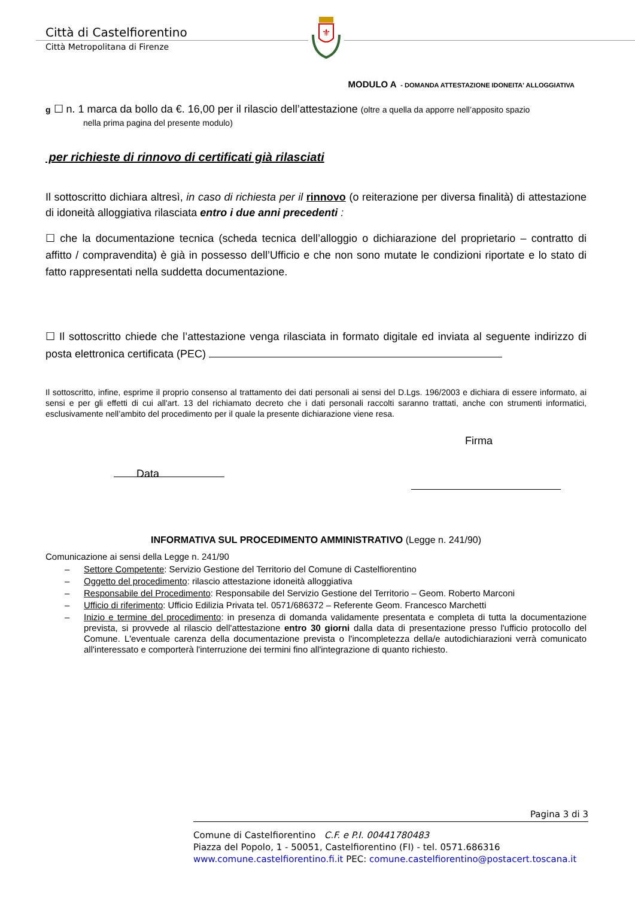Città di Castelfiorentino
Città Metropolitana di Firenze
⚜
MODULO A - DOMANDA ATTESTAZIONE IDONEITA' ALLOGGIATIVA
g ☐ n. 1 marca da bollo da €. 16,00 per il rilascio dell’attestazione (oltre a quella da apporre nell’apposito spazio
nella prima pagina del presente modulo)
per richieste di rinnovo di certificati già rilasciati
Il sottoscritto dichiara altresì, in caso di richiesta per il rinnovo (o reiterazione per diversa finalità) di attestazione di idoneità alloggiativa rilasciata entro i due anni precedenti :
☐ che la documentazione tecnica (scheda tecnica dell’alloggio o dichiarazione del proprietario – contratto di affitto / compravendita) è già in possesso dell’Ufficio e che non sono mutate le condizioni riportate e lo stato di fatto rappresentati nella suddetta documentazione.
☐ Il sottoscritto chiede che l’attestazione venga rilasciata in formato digitale ed inviata al seguente indirizzo di posta elettronica certificata (PEC)
Il sottoscritto, infine, esprime il proprio consenso al trattamento dei dati personali ai sensi del D.Lgs. 196/2003 e dichiara di essere informato, ai sensi e per gli effetti di cui all'art. 13 del richiamato decreto che i dati personali raccolti saranno trattati, anche con strumenti informatici, esclusivamente nell’ambito del procedimento per il quale la presente dichiarazione viene resa.
Data Firma
INFORMATIVA SUL PROCEDIMENTO AMMINISTRATIVO (Legge n. 241/90)
Comunicazione ai sensi della Legge n. 241/90
– Settore Competente: Servizio Gestione del Territorio del Comune di Castelfiorentino
– Oggetto del procedimento: rilascio attestazione idoneità alloggiativa
– Responsabile del Procedimento: Responsabile del Servizio Gestione del Territorio – Geom. Roberto Marconi
– Ufficio di riferimento: Ufficio Edilizia Privata tel. 0571/686372 – Referente Geom. Francesco Marchetti
– Inizio e termine del procedimento: in presenza di domanda validamente presentata e completa di tutta la documentazione prevista, si provvede al rilascio dell'attestazione entro 30 giorni dalla data di presentazione presso l'ufficio protocollo del Comune. L'eventuale carenza della documentazione prevista o l'incompletezza della/e autodichiarazioni verrà comunicato all'interessato e comporterà l'interruzione dei termini fino all'integrazione di quanto richiesto.
Pagina 3 di 3
Comune di Castelfiorentino C.F. e P.I. 00441780483
Piazza del Popolo, 1 - 50051, Castelfiorentino (FI) - tel. 0571.686316
www.comune.castelfiorentino.fi.it PEC: comune.castelfiorentino@postacert.toscana.it